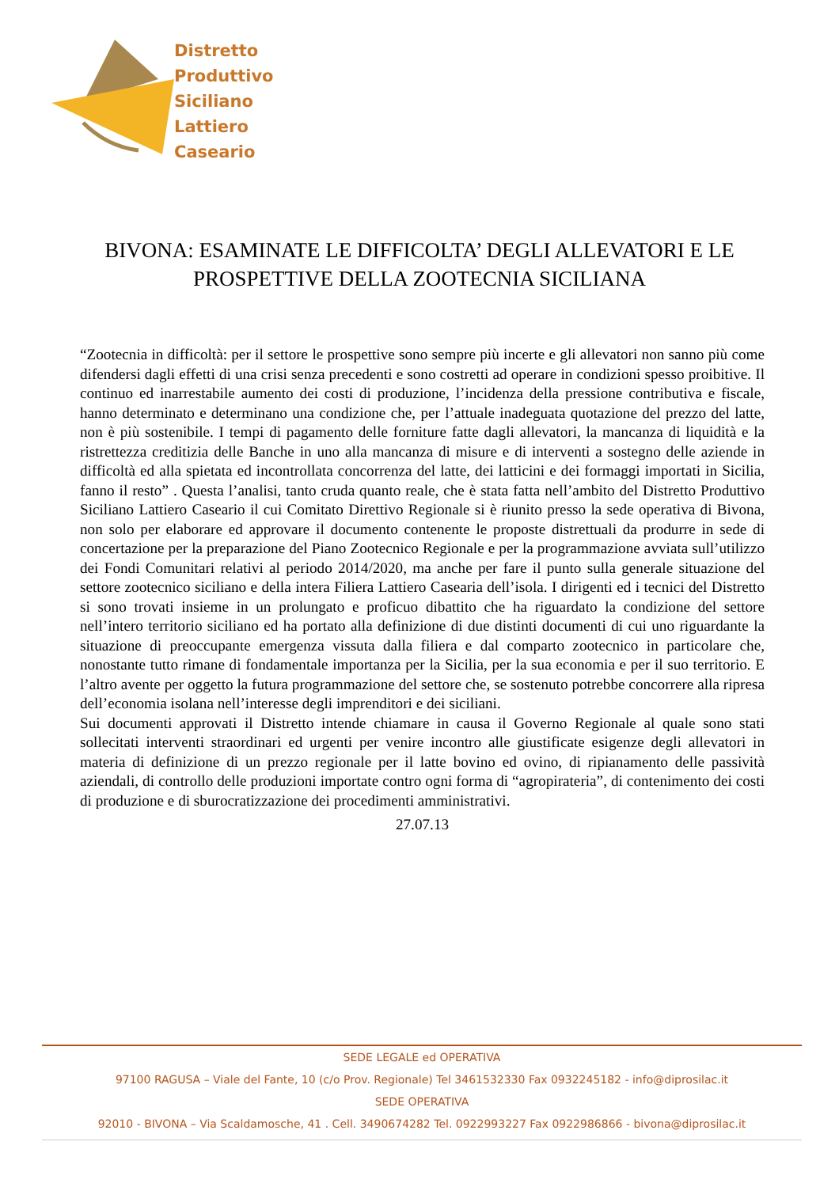Distretto
Produttivo
Siciliano
Lattiero
Caseario
BIVONA: ESAMINATE LE DIFFICOLTA’ DEGLI ALLEVATORI E LE
PROSPETTIVE DELLA ZOOTECNIA SICILIANA
“Zootecnia in difficoltà: per il settore le prospettive sono sempre più incerte e gli allevatori non sanno più come difendersi dagli effetti di una crisi senza precedenti e sono costretti ad operare in condizioni spesso proibitive. Il continuo ed inarrestabile aumento dei costi di produzione, l’incidenza della pressione contributiva e fiscale, hanno determinato e determinano una condizione che, per l’attuale inadeguata quotazione del prezzo del latte, non è più sostenibile. I tempi di pagamento delle forniture fatte dagli allevatori, la mancanza di liquidità e la ristrettezza creditizia delle Banche in uno alla mancanza di misure e di interventi a sostegno delle aziende in difficoltà ed alla spietata ed incontrollata concorrenza del latte, dei latticini e dei formaggi importati in Sicilia, fanno il resto” . Questa l’analisi, tanto cruda quanto reale, che è stata fatta nell’ambito del Distretto Produttivo Siciliano Lattiero Caseario il cui Comitato Direttivo Regionale si è riunito presso la sede operativa di Bivona, non solo per elaborare ed approvare il documento contenente le proposte distrettuali da produrre in sede di concertazione per la preparazione del Piano Zootecnico Regionale e per la programmazione avviata sull’utilizzo dei Fondi Comunitari relativi al periodo 2014/2020, ma anche per fare il punto sulla generale situazione del settore zootecnico siciliano e della intera Filiera Lattiero Casearia dell’isola. I dirigenti ed i tecnici del Distretto si sono trovati insieme in un prolungato e proficuo dibattito che ha riguardato la condizione del settore nell’intero territorio siciliano ed ha portato alla definizione di due distinti documenti di cui uno riguardante la situazione di preoccupante emergenza vissuta dalla filiera e dal comparto zootecnico in particolare che, nonostante tutto rimane di fondamentale importanza per la Sicilia, per la sua economia e per il suo territorio. E l’altro avente per oggetto la futura programmazione del settore che, se sostenuto potrebbe concorrere alla ripresa dell’economia isolana nell’interesse degli imprenditori e dei siciliani.
Sui documenti approvati il Distretto intende chiamare in causa il Governo Regionale al quale sono stati sollecitati interventi straordinari ed urgenti per venire incontro alle giustificate esigenze degli allevatori in materia di definizione di un prezzo regionale per il latte bovino ed ovino, di ripianamento delle passività aziendali, di controllo delle produzioni importate contro ogni forma di “agropirateria”, di contenimento dei costi di produzione e di sburocratizzazione dei procedimenti amministrativi.
27.07.13
SEDE LEGALE ed OPERATIVA
97100 RAGUSA – Viale del Fante, 10 (c/o Prov. Regionale) Tel 3461532330 Fax 0932245182 - info@diprosilac.it
SEDE OPERATIVA
92010 - BIVONA – Via Scaldamosche, 41 . Cell. 3490674282 Tel. 0922993227 Fax 0922986866 - bivona@diprosilac.it